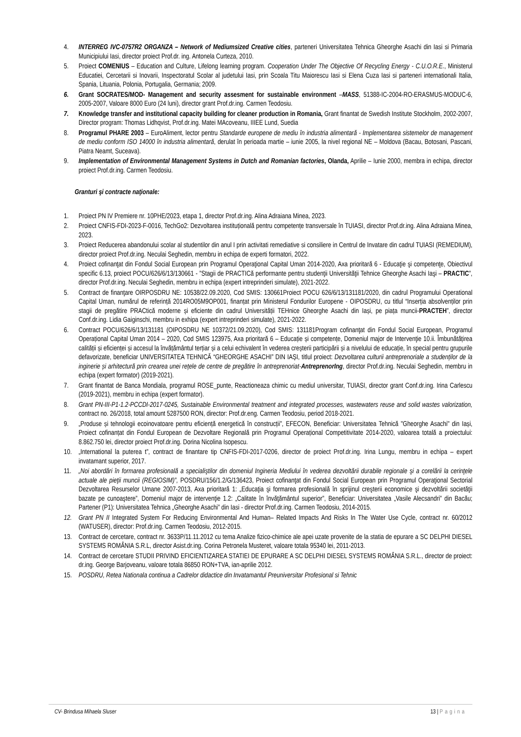4. INTERREG IVC-0757R2 ORGANZA – Network of Mediumsized Creative cities, parteneri Universitatea Tehnica Gheorghe Asachi din Iasi si Primaria Municipiului Iasi, director proiect Prof.dr. ing. Antonela Curteza, 2010.
5. Proiect COMENIUS – Education and Culture, Lifelong learning program. Cooperation Under The Objective Of Recycling Energy - C.U.O.R.E., Ministerul Educatiei, Cercetarii si Inovarii, Inspectoratul Scolar al judetului Iasi, prin Scoala Titu Maiorescu Iasi si Elena Cuza Iasi si parteneri internationali Italia, Spania, Lituania, Polonia, Portugalia, Germania; 2009.
6. Grant SOCRATES/MOD- Management and security assesment for sustainable environment –MASS, 51388-IC-2004-RO-ERASMUS-MODUC-6, 2005-2007, Valoare 8000 Euro (24 luni), director grant Prof.dr.ing. Carmen Teodosiu.
7. Knowledge transfer and institutional capacity building for cleaner production in Romania, Grant finantat de Swedish Institute Stockholm, 2002-2007, Director program: Thomas Lidhqvist, Prof.dr.ing. Matei MAcoveanu, IIIEE Lund, Suedia
8. Programul PHARE 2003 – EuroAliment, lector pentru Standarde europene de mediu în industria alimentară - Implementarea sistemelor de management de mediu conform ISO 14000 în industria alimentară, derulat în perioada martie – iunie 2005, la nivel regional NE – Moldova (Bacau, Botosani, Pascani, Piatra Neamt, Suceava).
9. Implementation of Environmental Management Systems in Dutch and Romanian factories, Olanda, Aprilie – Iunie 2000, membra in echipa, director proiect Prof.dr.ing. Carmen Teodosiu.
Granturi şi contracte naţionale:
1. Proiect PN IV Premiere nr. 10PHE/2023, etapa 1, director Prof.dr.ing. Alina Adraiana Minea, 2023.
2. Proiect CNFIS-FDI-2023-F-0016, TechGo2: Dezvoltarea instituțională pentru competențe transversale în TUIASI, director Prof.dr.ing. Alina Adraiana Minea, 2023.
3. Proiect Reducerea abandonului scolar al studentilor din anul I prin activitati remediative si consiliere in Centrul de Invatare din cadrul TUIASI (REMEDIUM), director proiect Prof.dr.ing. Neculai Seghedin, membru in echipa de experti formatori, 2022.
4. Proiect cofinanţat din Fondul Social European prin Programul Operaţional Capital Uman 2014-2020, Axa prioritară 6 - Educaţie şi competenţe, Obiectivul specific 6.13, proiect POCU/626/6/13/130661 - ”Stagii de PRACTICă performante pentru studenţii Universităţii Tehnice Gheorghe Asachi Iaşi – PRACTIC”, director Prof.dr.ing. Neculai Seghedin, membru in echipa (expert intreprinderi simulate), 2021-2022.
5. Contract de finanţare OIRPOSDRU NE: 10538/22.09.2020, Cod SMIS: 130661Proiect POCU 626/6/13/131181/2020, din cadrul Programului Operational Capital Uman, numărul de referință 2014RO05M9OP001, finanțat prin Ministerul Fondurilor Europene - OIPOSDRU, cu titlul “Inserția absolvenților prin stagii de pregătire PRACtică moderne și eficiente din cadrul Universității TEHnice Gheorghe Asachi din Iași, pe piața muncii-PRACTEH”, director Conf.dr.ing. Lidia Gaiginschi, membru in exhipa (expert intreprinderi simulate), 2021-2022.
6. Contract POCU/626/6/13/131181 (OIPOSDRU NE 10372/21.09.2020), Cod SMIS: 131181Program cofinanţat din Fondul Social European, Programul Operațional Capital Uman 2014 – 2020, Cod SMIS 123975, Axa prioritară 6 – Educație și competențe, Domeniul major de Intervenţie 10.ii. Îmbunătățirea calității și eficienței și accesul la învățământul terțiar și a celui echivalent în vederea creșterii participării și a nivelului de educație, în special pentru grupurile defavorizate, beneficiar UNIVERSITATEA TEHNICĂ “GHEORGHE ASACHI” DIN IAȘI, titlul proiect: Dezvoltarea culturii antreprenoriale a studenților de la inginerie și arhitectură prin crearea unei rețele de centre de pregătire în antreprenoriat-AntreprenorIng, director Prof.dr.ing. Neculai Seghedin, membru in echipa (expert formator) (2019-2021).
7. Grant finantat de Banca Mondiala, programul ROSE_punte, Reactioneaza chimic cu mediul universitar, TUIASI, director grant Conf.dr.ing. Irina Carlescu (2019-2021), membru in echipa (expert formator).
8. Grant PN-III-P1-1.2-PCCDI-2017-0245, Sustainable Environmental treatment and integrated processes, wastewaters reuse and solid wastes valorization, contract no. 26/2018, total amount 5287500 RON, director: Prof.dr.eng. Carmen Teodosiu, period 2018-2021.
9. „Produse și tehnologii ecoinovatoare pentru eficiență energetică în construcții”, EFECON, Beneficiar: Universitatea Tehnică "Gheorghe Asachi" din Iași, Proiect cofinanțat din Fondul European de Dezvoltare Regională prin Programul Operațional Competitivitate 2014-2020, valoarea totală a proiectului: 8.862.750 lei, director proiect Prof.dr.ing. Dorina Nicolina Isopescu.
10. „International la puterea t”, contract de finantare tip CNFIS-FDI-2017-0206, director de proiect Prof.dr.ing. Irina Lungu, membru in echipa – expert invatamant superior, 2017.
11. „Noi abordări în formarea profesională a specialiştilor din domeniul Ingineria Mediului în vederea dezvoltării durabile regionale şi a corelării la cerinţele actuale ale pieţii muncii (REGIOSIM)”, POSDRU/156/1.2/G/136423, Proiect cofinanţat din Fondul Social European prin Programul Operaţional Sectorial Dezvoltarea Resurselor Umane 2007-2013, Axa prioritară 1: „Educaţia şi formarea profesională în sprijinul creşterii economice şi dezvoltării societăţii bazate pe cunoaştere”, Domeniul major de intervenţie 1.2: „Calitate în învăţământul superior”, Beneficiar: Universitatea „Vasile Alecsandri” din Bacău; Partener (P1): Universitatea Tehnica „Gheorghe Asachi” din Iasi - director Prof.dr.ing. Carmen Teodosiu, 2014-2015.
12. Grant PN II Integrated System For Reducing Environmental And Human– Related Impacts And Risks In The Water Use Cycle, contract nr. 60/2012 (WATUSER), director: Prof.dr.ing. Carmen Teodosiu, 2012-2015.
13. Contract de cercetare, contract nr. 3633P/11.11.2012 cu tema Analize fizico-chimice ale apei uzate provenite de la statia de epurare a SC DELPHI DIESEL SYSTEMS ROMÂNIA S.R.L, director Asist.dr.ing. Corina Petronela Musteret, valoare totala 95340 lei, 2011-2013.
14. Contract de cercetare STUDII PRIVIND EFICIENTIZAREA STATIEI DE EPURARE A SC DELPHI DIESEL SYSTEMS ROMÂNIA S.R.L., director de proiect: dr.ing. George Barjoveanu, valoare totala 86850 RON+TVA, ian-aprilie 2012.
15. POSDRU, Retea Nationala continua a Cadrelor didactice din Invatamantul Preuniversitar Profesional si Tehnic
CV- Brindusa Mihaela Sluser 13 | Pagina